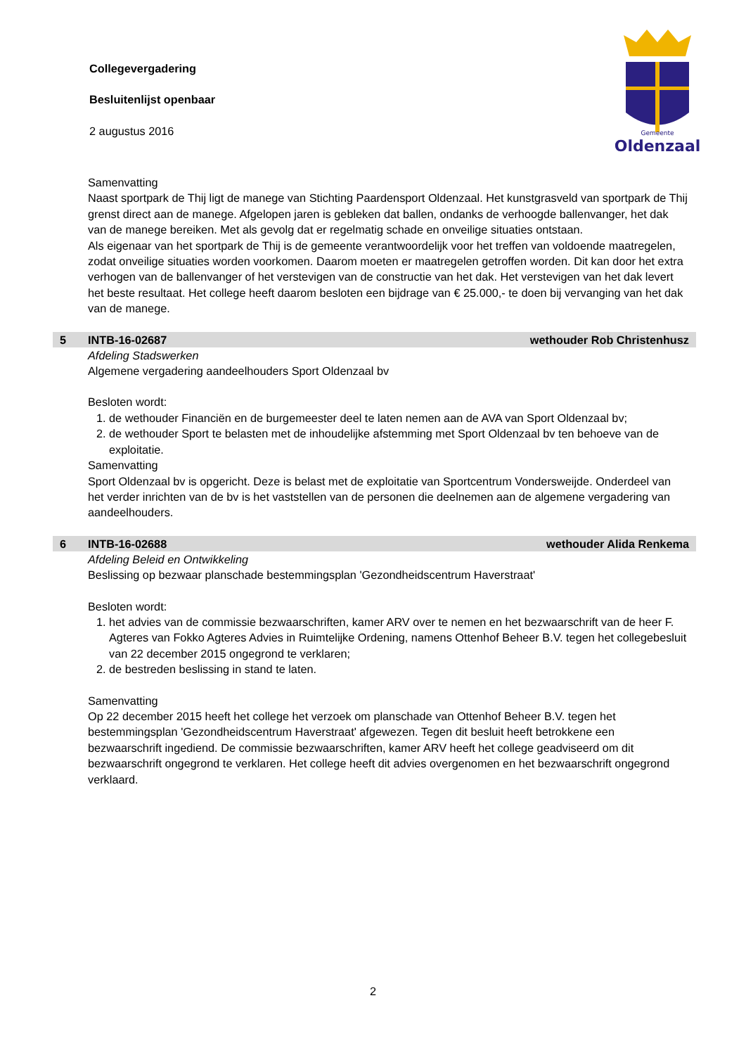Collegevergadering
Besluitenlijst openbaar
2 augustus 2016
Gemeente
Oldenzaal
Samenvatting
Naast sportpark de Thij ligt de manege van Stichting Paardensport Oldenzaal. Het kunstgrasveld van sportpark de Thij grenst direct aan de manege. Afgelopen jaren is gebleken dat ballen, ondanks de verhoogde ballenvanger, het dak van de manege bereiken. Met als gevolg dat er regelmatig schade en onveilige situaties ontstaan.
Als eigenaar van het sportpark de Thij is de gemeente verantwoordelijk voor het treffen van voldoende maatregelen, zodat onveilige situaties worden voorkomen. Daarom moeten er maatregelen getroffen worden. Dit kan door het extra verhogen van de ballenvanger of het verstevigen van de constructie van het dak. Het verstevigen van het dak levert het beste resultaat. Het college heeft daarom besloten een bijdrage van € 25.000,- te doen bij vervanging van het dak van de manege.
5 INTB-16-02687 wethouder Rob Christenhusz
Afdeling Stadswerken
Algemene vergadering aandeelhouders Sport Oldenzaal bv
Besloten wordt:
1. de wethouder Financiën en de burgemeester deel te laten nemen aan de AVA van Sport Oldenzaal bv;
2. de wethouder Sport te belasten met de inhoudelijke afstemming met Sport Oldenzaal bv ten behoeve van de exploitatie.
Samenvatting
Sport Oldenzaal bv is opgericht. Deze is belast met de exploitatie van Sportcentrum Vondersweijde. Onderdeel van het verder inrichten van de bv is het vaststellen van de personen die deelnemen aan de algemene vergadering van aandeelhouders.
6 INTB-16-02688 wethouder Alida Renkema
Afdeling Beleid en Ontwikkeling
Beslissing op bezwaar planschade bestemmingsplan 'Gezondheidscentrum Haverstraat'
Besloten wordt:
1. het advies van de commissie bezwaarschriften, kamer ARV over te nemen en het bezwaarschrift van de heer F. Agteres van Fokko Agteres Advies in Ruimtelijke Ordening, namens Ottenhof Beheer B.V. tegen het collegebesluit van 22 december 2015 ongegrond te verklaren;
2. de bestreden beslissing in stand te laten.
Samenvatting
Op 22 december 2015 heeft het college het verzoek om planschade van Ottenhof Beheer B.V. tegen het bestemmingsplan 'Gezondheidscentrum Haverstraat' afgewezen. Tegen dit besluit heeft betrokkene een bezwaarschrift ingediend. De commissie bezwaarschriften, kamer ARV heeft het college geadviseerd om dit bezwaarschrift ongegrond te verklaren. Het college heeft dit advies overgenomen en het bezwaarschrift ongegrond verklaard.
2